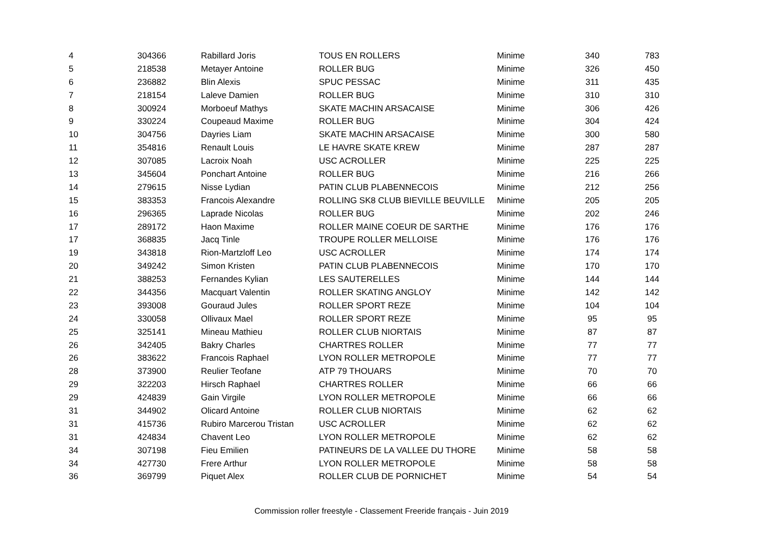| 4 | 304366 | Rabillard Joris | TOUS EN ROLLERS | Minime | 340 | 783 |
| 5 | 218538 | Metayer Antoine | ROLLER BUG | Minime | 326 | 450 |
| 6 | 236882 | Blin Alexis | SPUC PESSAC | Minime | 311 | 435 |
| 7 | 218154 | Laleve Damien | ROLLER BUG | Minime | 310 | 310 |
| 8 | 300924 | Morboeuf Mathys | SKATE MACHIN ARSACAISE | Minime | 306 | 426 |
| 9 | 330224 | Coupeaud Maxime | ROLLER BUG | Minime | 304 | 424 |
| 10 | 304756 | Dayries Liam | SKATE MACHIN ARSACAISE | Minime | 300 | 580 |
| 11 | 354816 | Renault Louis | LE HAVRE SKATE KREW | Minime | 287 | 287 |
| 12 | 307085 | Lacroix Noah | USC ACROLLER | Minime | 225 | 225 |
| 13 | 345604 | Ponchart Antoine | ROLLER BUG | Minime | 216 | 266 |
| 14 | 279615 | Nisse Lydian | PATIN CLUB PLABENNECOIS | Minime | 212 | 256 |
| 15 | 383353 | Francois Alexandre | ROLLING SK8 CLUB BIEVILLE BEUVILLE | Minime | 205 | 205 |
| 16 | 296365 | Laprade Nicolas | ROLLER BUG | Minime | 202 | 246 |
| 17 | 289172 | Haon Maxime | ROLLER MAINE COEUR DE SARTHE | Minime | 176 | 176 |
| 17 | 368835 | Jacq Tinle | TROUPE ROLLER MELLOISE | Minime | 176 | 176 |
| 19 | 343818 | Rion-Martzloff Leo | USC ACROLLER | Minime | 174 | 174 |
| 20 | 349242 | Simon Kristen | PATIN CLUB PLABENNECOIS | Minime | 170 | 170 |
| 21 | 388253 | Fernandes Kylian | LES SAUTERELLES | Minime | 144 | 144 |
| 22 | 344356 | Macquart Valentin | ROLLER SKATING ANGLOY | Minime | 142 | 142 |
| 23 | 393008 | Gouraud Jules | ROLLER SPORT REZE | Minime | 104 | 104 |
| 24 | 330058 | Ollivaux Mael | ROLLER SPORT REZE | Minime | 95 | 95 |
| 25 | 325141 | Mineau Mathieu | ROLLER CLUB NIORTAIS | Minime | 87 | 87 |
| 26 | 342405 | Bakry Charles | CHARTRES ROLLER | Minime | 77 | 77 |
| 26 | 383622 | Francois Raphael | LYON ROLLER METROPOLE | Minime | 77 | 77 |
| 28 | 373900 | Reulier Teofane | ATP 79 THOUARS | Minime | 70 | 70 |
| 29 | 322203 | Hirsch Raphael | CHARTRES ROLLER | Minime | 66 | 66 |
| 29 | 424839 | Gain Virgile | LYON ROLLER METROPOLE | Minime | 66 | 66 |
| 31 | 344902 | Olicard Antoine | ROLLER CLUB NIORTAIS | Minime | 62 | 62 |
| 31 | 415736 | Rubiro Marcerou Tristan | USC ACROLLER | Minime | 62 | 62 |
| 31 | 424834 | Chavent Leo | LYON ROLLER METROPOLE | Minime | 62 | 62 |
| 34 | 307198 | Fieu Emilien | PATINEURS DE LA VALLEE DU THORE | Minime | 58 | 58 |
| 34 | 427730 | Frere Arthur | LYON ROLLER METROPOLE | Minime | 58 | 58 |
| 36 | 369799 | Piquet Alex | ROLLER CLUB DE PORNICHET | Minime | 54 | 54 |
Commission roller freestyle - Classement Freeride français - Juin 2019